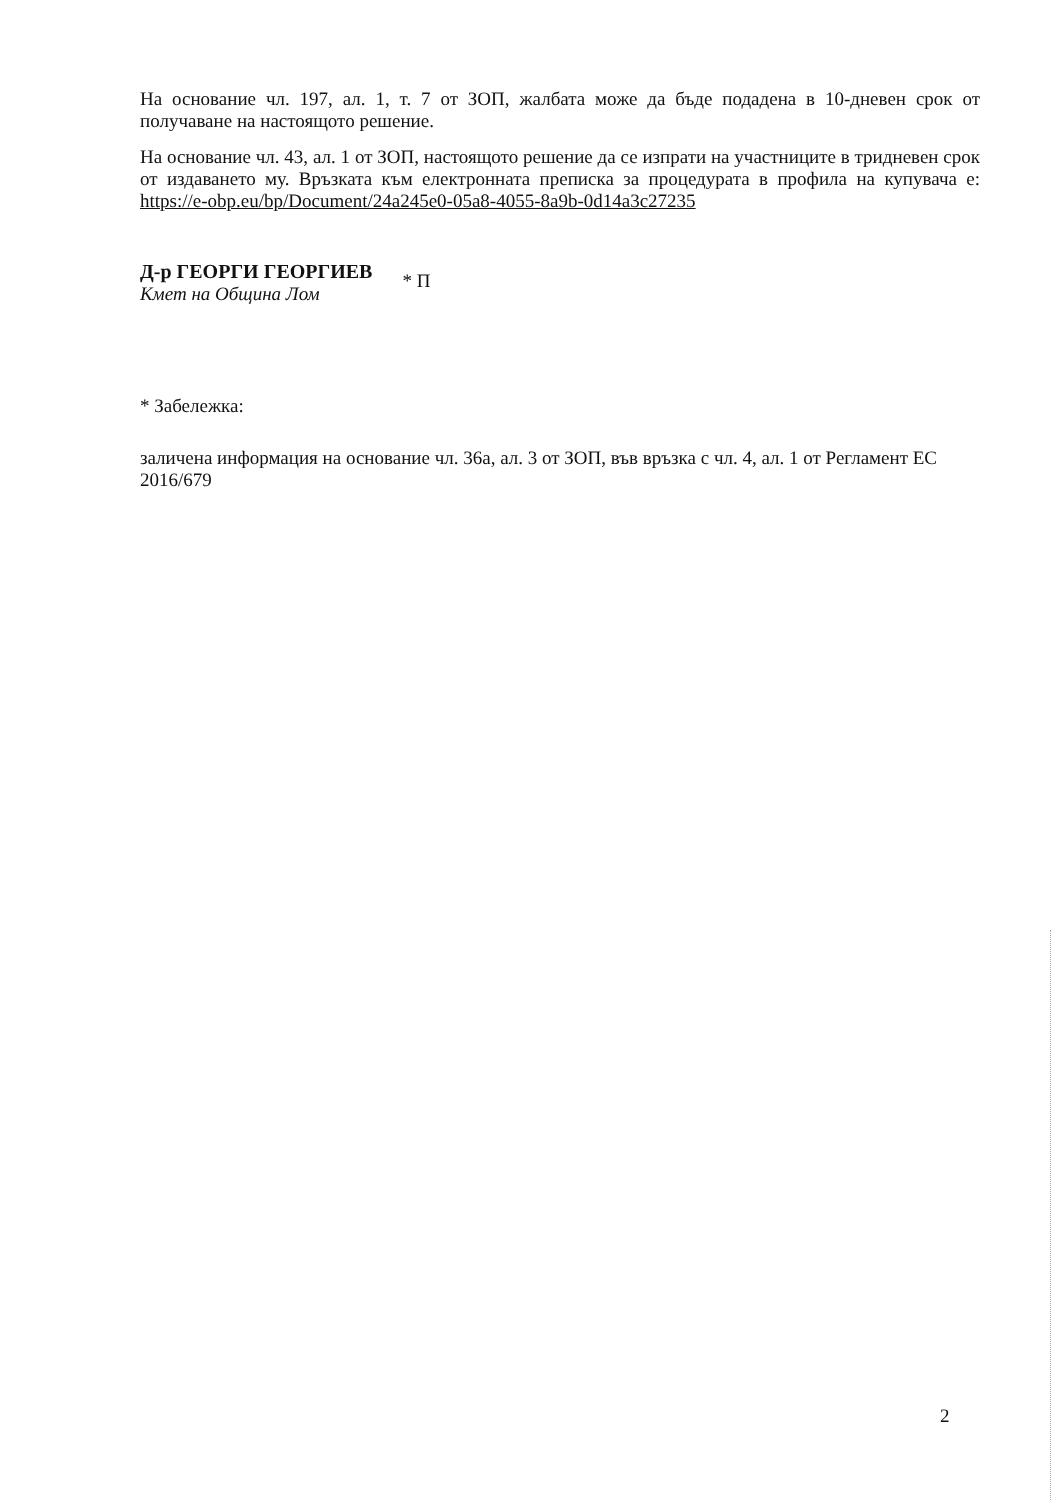На основание чл. 197, ал. 1, т. 7 от ЗОП, жалбата може да бъде подадена в 10-дневен срок от получаване на настоящото решение.
На основание чл. 43, ал. 1 от ЗОП, настоящото решение да се изпрати на участниците в тридневен срок от издаването му. Връзката към електронната преписка за процедурата в профила на купувача е: https://e-obp.eu/bp/Document/24a245e0-05a8-4055-8a9b-0d14a3c27235
Д-р ГЕОРГИ ГЕОРГИЕВ
Кмет на Община Лом
* П
* Забележка:
заличена информация на основание чл. 36а, ал. 3 от ЗОП, във връзка с чл. 4, ал. 1 от Регламент ЕС 2016/679
2